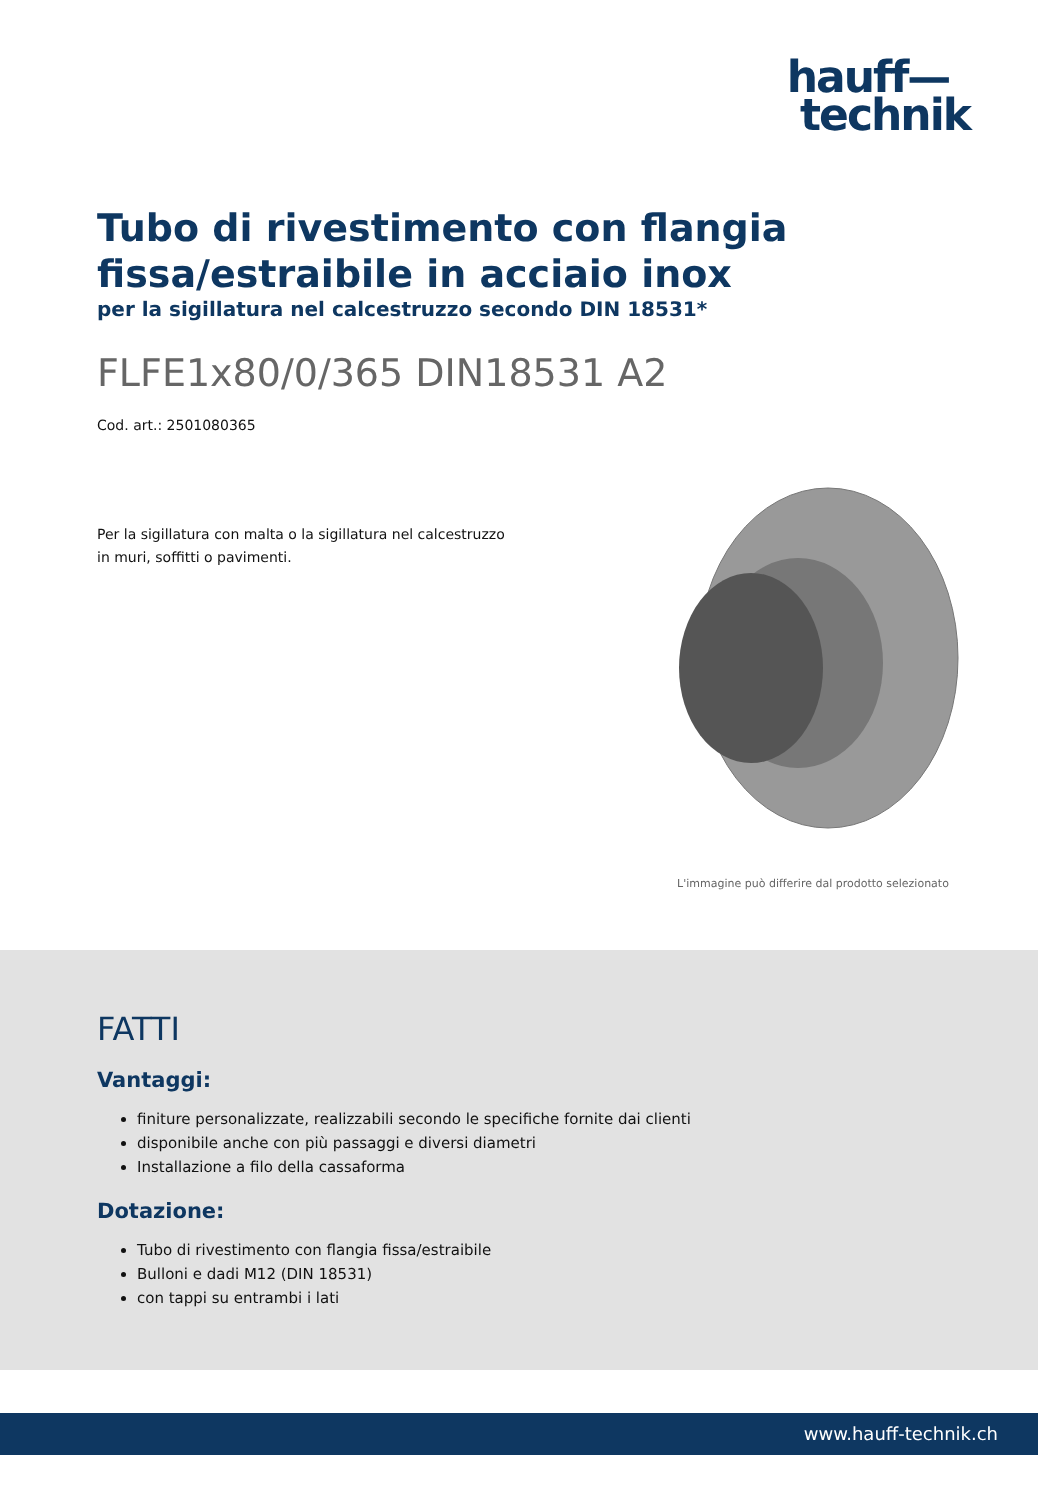hauff—
technik
Tubo di rivestimento con flangia fissa/estraibile in acciaio inox
per la sigillatura nel calcestruzzo secondo DIN 18531*
FLFE1x80/0/365 DIN18531 A2
Cod. art.: 2501080365
Per la sigillatura con malta o la sigillatura nel calcestruzzo in muri, soffitti o pavimenti.
L'immagine può differire dal prodotto selezionato
FATTI
Vantaggi:
finiture personalizzate, realizzabili secondo le specifiche fornite dai clienti
disponibile anche con più passaggi e diversi diametri
Installazione a filo della cassaforma
Dotazione:
Tubo di rivestimento con flangia fissa/estraibile
Bulloni e dadi M12 (DIN 18531)
con tappi su entrambi i lati
www.hauff-technik.ch